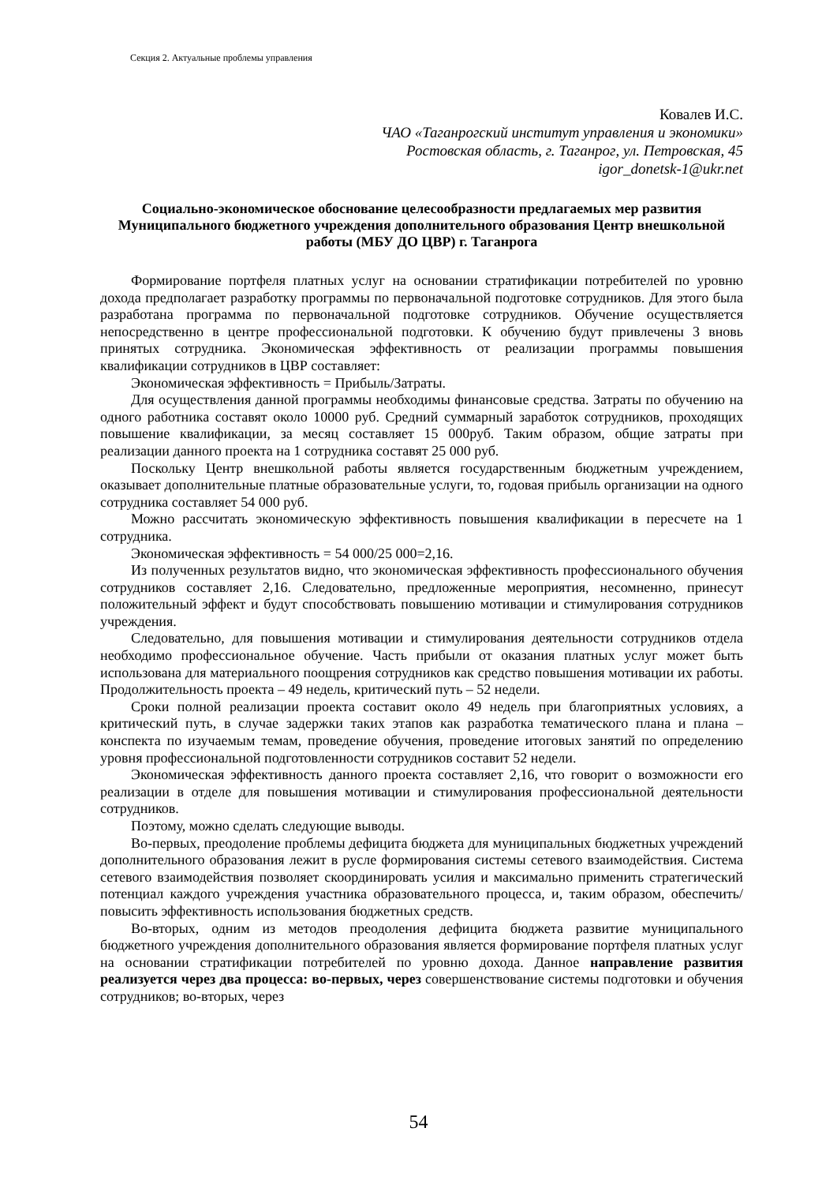Секция 2. Актуальные проблемы управления
Ковалев И.С.
ЧАО «Таганрогский институт управления и экономики»
Ростовская область, г. Таганрог, ул. Петровская, 45
igor_donetsk-1@ukr.net
Социально-экономическое обоснование целесообразности предлагаемых мер развития Муниципального бюджетного учреждения дополнительного образования Центр внешкольной работы (МБУ ДО ЦВР) г. Таганрога
Формирование портфеля платных услуг на основании стратификации потребителей по уровню дохода предполагает разработку программы по первоначальной подготовке сотрудников. Для этого была разработана программа по первоначальной подготовке сотрудников. Обучение осуществляется непосредственно в центре профессиональной подготовки. К обучению будут привлечены 3 вновь принятых сотрудника. Экономическая эффективность от реализации программы повышения квалификации сотрудников в ЦВР составляет:
Экономическая эффективность = Прибыль/Затраты.
Для осуществления данной программы необходимы финансовые средства. Затраты по обучению на одного работника составят около 10000 руб. Средний суммарный заработок сотрудников, проходящих повышение квалификации, за месяц составляет 15 000руб. Таким образом, общие затраты при реализации данного проекта на 1 сотрудника составят 25 000 руб.
Поскольку Центр внешкольной работы является государственным бюджетным учреждением, оказывает дополнительные платные образовательные услуги, то, годовая прибыль организации на одного сотрудника составляет 54 000 руб.
Можно рассчитать экономическую эффективность повышения квалификации в пересчете на 1 сотрудника.
Экономическая эффективность = 54 000/25 000=2,16.
Из полученных результатов видно, что экономическая эффективность профессионального обучения сотрудников составляет 2,16. Следовательно, предложенные мероприятия, несомненно, принесут положительный эффект и будут способствовать повышению мотивации и стимулирования сотрудников учреждения.
Следовательно, для повышения мотивации и стимулирования деятельности сотрудников отдела необходимо профессиональное обучение. Часть прибыли от оказания платных услуг может быть использована для материального поощрения сотрудников как средство повышения мотивации их работы. Продолжительность проекта – 49 недель, критический путь – 52 недели.
Сроки полной реализации проекта составит около 49 недель при благоприятных условиях, а критический путь, в случае задержки таких этапов как разработка тематического плана и плана – конспекта по изучаемым темам, проведение обучения, проведение итоговых занятий по определению уровня профессиональной подготовленности сотрудников составит 52 недели.
Экономическая эффективность данного проекта составляет 2,16, что говорит о возможности его реализации в отделе для повышения мотивации и стимулирования профессиональной деятельности сотрудников.
Поэтому, можно сделать следующие выводы.
Во-первых, преодоление проблемы дефицита бюджета для муниципальных бюджетных учреждений дополнительного образования лежит в русле формирования системы сетевого взаимодействия. Система сетевого взаимодействия позволяет скоординировать усилия и максимально применить стратегический потенциал каждого учреждения участника образовательного процесса, и, таким образом, обеспечить/ повысить эффективность использования бюджетных средств.
Во-вторых, одним из методов преодоления дефицита бюджета развитие муниципального бюджетного учреждения дополнительного образования является формирование портфеля платных услуг на основании стратификации потребителей по уровню дохода. Данное направление развития реализуется через два процесса: во-первых, через совершенствование системы подготовки и обучения сотрудников; во-вторых, через
54